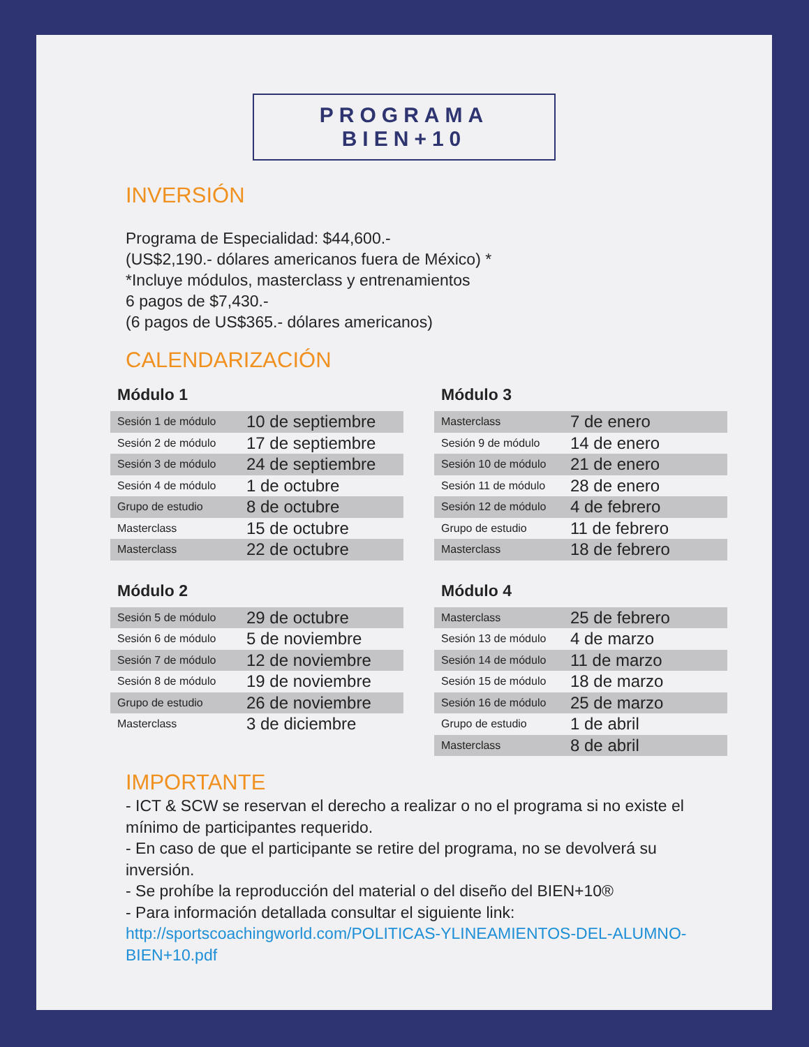PROGRAMA BIEN+10
INVERSIÓN
Programa de Especialidad: $44,600.-
(US$2,190.- dólares americanos fuera de México) *
*Incluye módulos, masterclass y entrenamientos
6 pagos de $7,430.-
(6 pagos de US$365.- dólares americanos)
CALENDARIZACIÓN
Módulo 1
| Sesión 1 de módulo | 10 de septiembre |
| Sesión 2 de módulo | 17 de septiembre |
| Sesión 3 de módulo | 24 de septiembre |
| Sesión 4 de módulo | 1 de octubre |
| Grupo de estudio | 8 de octubre |
| Masterclass | 15 de octubre |
| Masterclass | 22 de octubre |
Módulo 2
| Sesión 5 de módulo | 29 de octubre |
| Sesión 6 de módulo | 5 de noviembre |
| Sesión 7 de módulo | 12 de noviembre |
| Sesión 8 de módulo | 19 de noviembre |
| Grupo de estudio | 26 de noviembre |
| Masterclass | 3 de diciembre |
Módulo 3
| Masterclass | 7 de enero |
| Sesión 9 de módulo | 14 de enero |
| Sesión 10 de módulo | 21 de enero |
| Sesión 11 de módulo | 28 de enero |
| Sesión 12 de módulo | 4 de febrero |
| Grupo de estudio | 11 de febrero |
| Masterclass | 18 de febrero |
Módulo 4
| Masterclass | 25 de febrero |
| Sesión 13 de módulo | 4 de marzo |
| Sesión 14 de módulo | 11 de marzo |
| Sesión 15 de módulo | 18 de marzo |
| Sesión 16 de módulo | 25 de marzo |
| Grupo de estudio | 1 de abril |
| Masterclass | 8 de abril |
IMPORTANTE
- ICT & SCW se reservan el derecho a realizar o no el programa si no existe el mínimo de participantes requerido.
- En caso de que el participante se retire del programa, no se devolverá su inversión.
- Se prohíbe la reproducción del material o del diseño del BIEN+10®
- Para información detallada consultar el siguiente link:
http://sportscoachingworld.com/POLITICAS-YLINEAMIENTOS-DEL-ALUMNO-BIEN+10.pdf